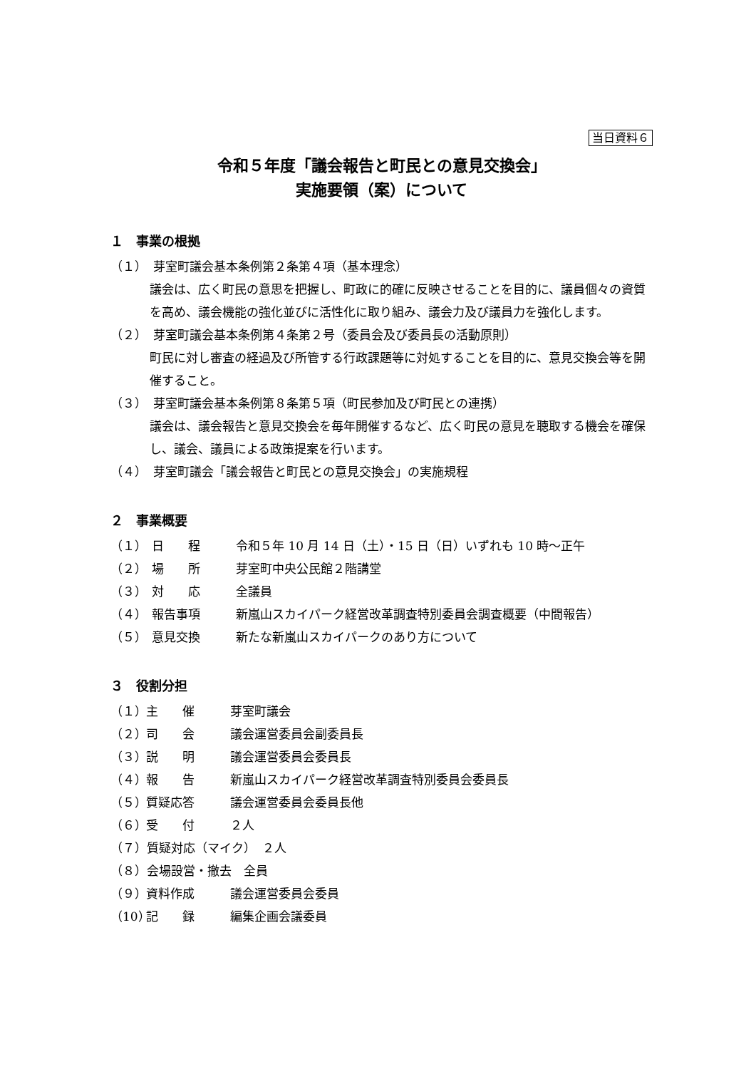当日資料６
令和５年度「議会報告と町民との意見交換会」
実施要領（案）について
１　事業の根拠
（１）　芽室町議会基本条例第２条第４項（基本理念）
議会は、広く町民の意思を把握し、町政に的確に反映させることを目的に、議員個々の資質を高め、議会機能の強化並びに活性化に取り組み、議会力及び議員力を強化します。
（２）　芽室町議会基本条例第４条第２号（委員会及び委員長の活動原則）
町民に対し審査の経過及び所管する行政課題等に対処することを目的に、意見交換会等を開催すること。
（３）　芽室町議会基本条例第８条第５項（町民参加及び町民との連携）
議会は、議会報告と意見交換会を毎年開催するなど、広く町民の意見を聴取する機会を確保し、議会、議員による政策提案を行います。
（４）　芽室町議会「議会報告と町民との意見交換会」の実施規程
２　事業概要
（１） 日　　程 令和５年 10 月 14 日（土）・15 日（日）いずれも 10 時～正午
（２） 場　　所 芽室町中央公民館２階講堂
（３） 対　　応 全議員
（４） 報告事項 新嵐山スカイパーク経営改革調査特別委員会調査概要（中間報告）
（５） 意見交換 新たな新嵐山スカイパークのあり方について
３　役割分担
（１） 主　　催 芽室町議会
（２） 司　　会 議会運営委員会副委員長
（３） 説　　明 議会運営委員会委員長
（４） 報　　告 新嵐山スカイパーク経営改革調査特別委員会委員長
（５） 質疑応答 議会運営委員会委員長他
（６） 受　　付 ２人
（７）質疑対応（マイク）　２人
（８）会場設営・撤去　全員
（９） 資料作成 議会運営委員会委員
（10） 記　　録 編集企画会議委員